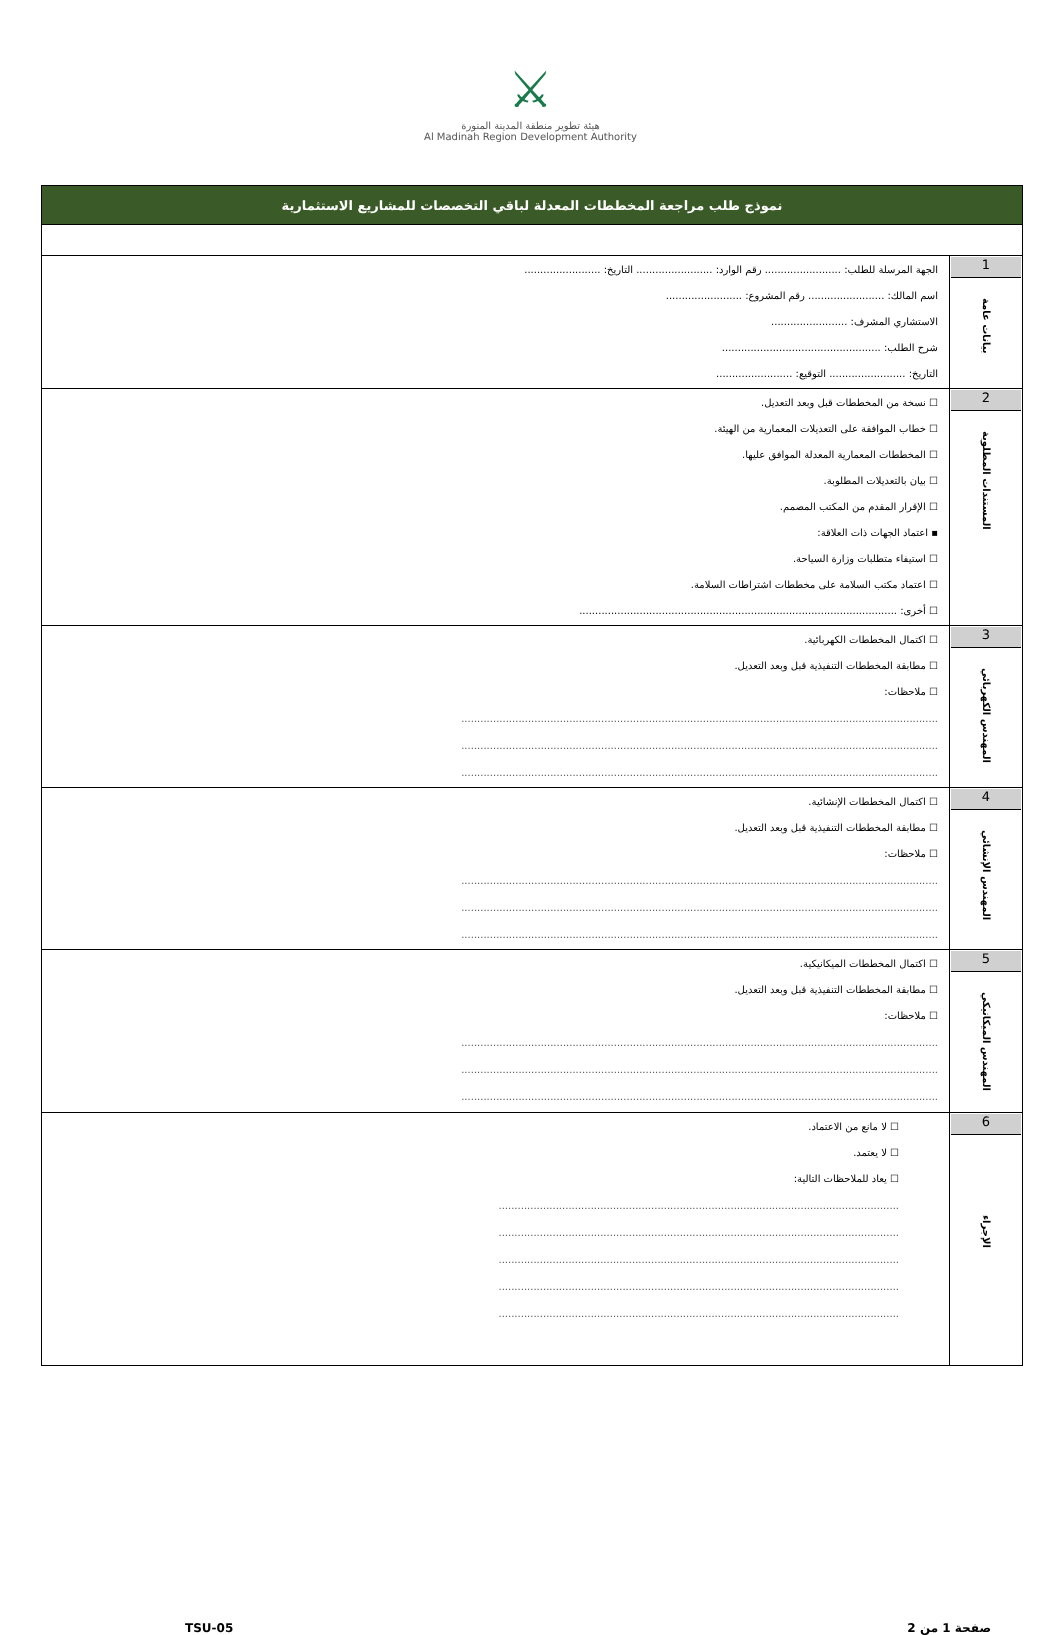⚔
هيئة تطوير منطقة المدينة المنورة
Al Madinah Region Development Authority
| نموذج طلب مراجعة المخططات المعدلة لباقي التخصصات للمشاريع الاستثمارية | |
| 1 بيانات عامة | الجهة المرسلة للطلب: ........................ رقم الوارد: ........................ التاريخ: ........................ اسم المالك: ........................ رقم المشروع: ........................ الاستشاري المشرف: ........................ شرح الطلب: .................................................. التاريخ: ........................ التوقيع: ........................ |
| 2 المستندات المطلوبة | ☐ نسخة من المخططات قبل وبعد التعديل. ☐ خطاب الموافقة على التعديلات المعمارية من الهيئة. ☐ المخططات المعمارية المعدلة الموافق عليها. ☐ بيان بالتعديلات المطلوبة. ☐ الإقرار المقدم من المكتب المصمم. ▪ اعتماد الجهات ذات العلاقة: ☐ استيفاء متطلبات وزارة السياحة. ☐ اعتماد مكتب السلامة على مخططات اشتراطات السلامة. ☐ أخرى: .................................................................................................... |
| 3 المهندس الكهربائي | ☐ اكتمال المخططات الكهربائية. ☐ مطابقة المخططات التنفيذية قبل وبعد التعديل. ☐ ملاحظات: ...................................................................................................................................................... ...................................................................................................................................................... ...................................................................................................................................................... |
| 4 المهندس الإنشائي | ☐ اكتمال المخططات الإنشائية. ☐ مطابقة المخططات التنفيذية قبل وبعد التعديل. ☐ ملاحظات: ...................................................................................................................................................... ...................................................................................................................................................... ...................................................................................................................................................... |
| 5 المهندس الميكانيكي | ☐ اكتمال المخططات الميكانيكية. ☐ مطابقة المخططات التنفيذية قبل وبعد التعديل. ☐ ملاحظات: ...................................................................................................................................................... ...................................................................................................................................................... ...................................................................................................................................................... |
| 6 الإجراء | ☐ لا مانع من الاعتماد. ☐ لا يعتمد. ☐ يعاد للملاحظات التالية: .............................................................................................................................. .............................................................................................................................. .............................................................................................................................. .............................................................................................................................. .............................................................................................................................. |
TSU-05 صفحة 1 من 2